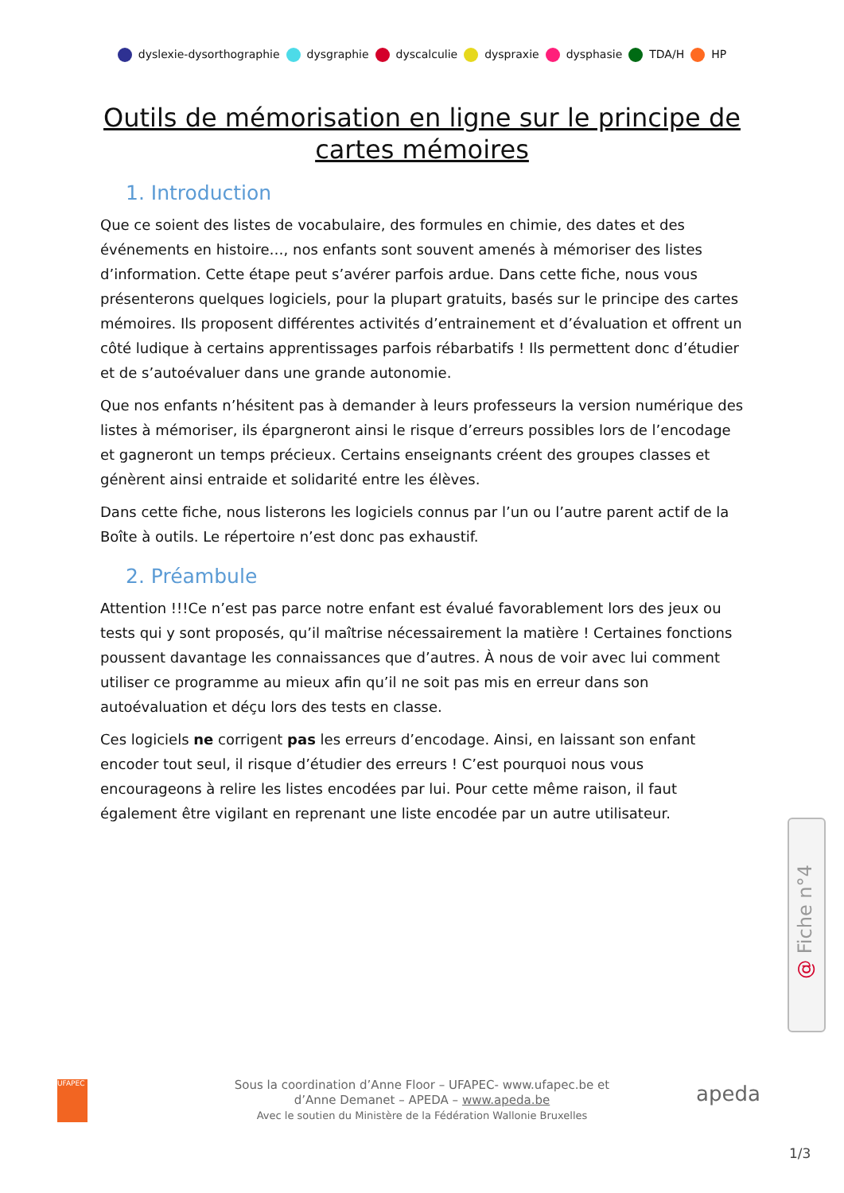dyslexie-dysorthographie dysgraphie dyscalculie dyspraxie dysphasie TDA/H HP
Outils de mémorisation en ligne sur le principe de cartes mémoires
1. Introduction
Que ce soient des listes de vocabulaire, des formules en chimie, des dates et des événements en histoire…, nos enfants sont souvent amenés à mémoriser des listes d’information. Cette étape peut s’avérer parfois ardue. Dans cette fiche, nous vous présenterons quelques logiciels, pour la plupart gratuits, basés sur le principe des cartes mémoires. Ils proposent différentes activités d’entrainement et d’évaluation et offrent un côté ludique à certains apprentissages parfois rébarbatifs ! Ils permettent donc d’étudier et de s’autoévaluer dans une grande autonomie.
Que nos enfants n’hésitent pas à demander à leurs professeurs la version numérique des listes à mémoriser, ils épargneront ainsi le risque d’erreurs possibles lors de l’encodage et gagneront un temps précieux. Certains enseignants créent des groupes classes et génèrent ainsi entraide et solidarité entre les élèves.
Dans cette fiche, nous listerons les logiciels connus par l’un ou l’autre parent actif de la Boîte à outils. Le répertoire n’est donc pas exhaustif.
2. Préambule
Attention !!!Ce n’est pas parce notre enfant est évalué favorablement lors des jeux ou tests qui y sont proposés, qu’il maîtrise nécessairement la matière ! Certaines fonctions poussent davantage les connaissances que d’autres. À nous de voir avec lui comment utiliser ce programme au mieux afin qu’il ne soit pas mis en erreur dans son autoévaluation et déçu lors des tests en classe.
Ces logiciels ne corrigent pas les erreurs d’encodage. Ainsi, en laissant son enfant encoder tout seul, il risque d’étudier des erreurs ! C’est pourquoi nous vous encourageons à relire les listes encodées par lui. Pour cette même raison, il faut également être vigilant en reprenant une liste encodée par un autre utilisateur.
@ Fiche n°4
UFAPEC
Sous la coordination d’Anne Floor – UFAPEC- www.ufapec.be et
d’Anne Demanet – APEDA – www.apeda.be
Avec le soutien du Ministère de la Fédération Wallonie Bruxelles
apeda
1/3